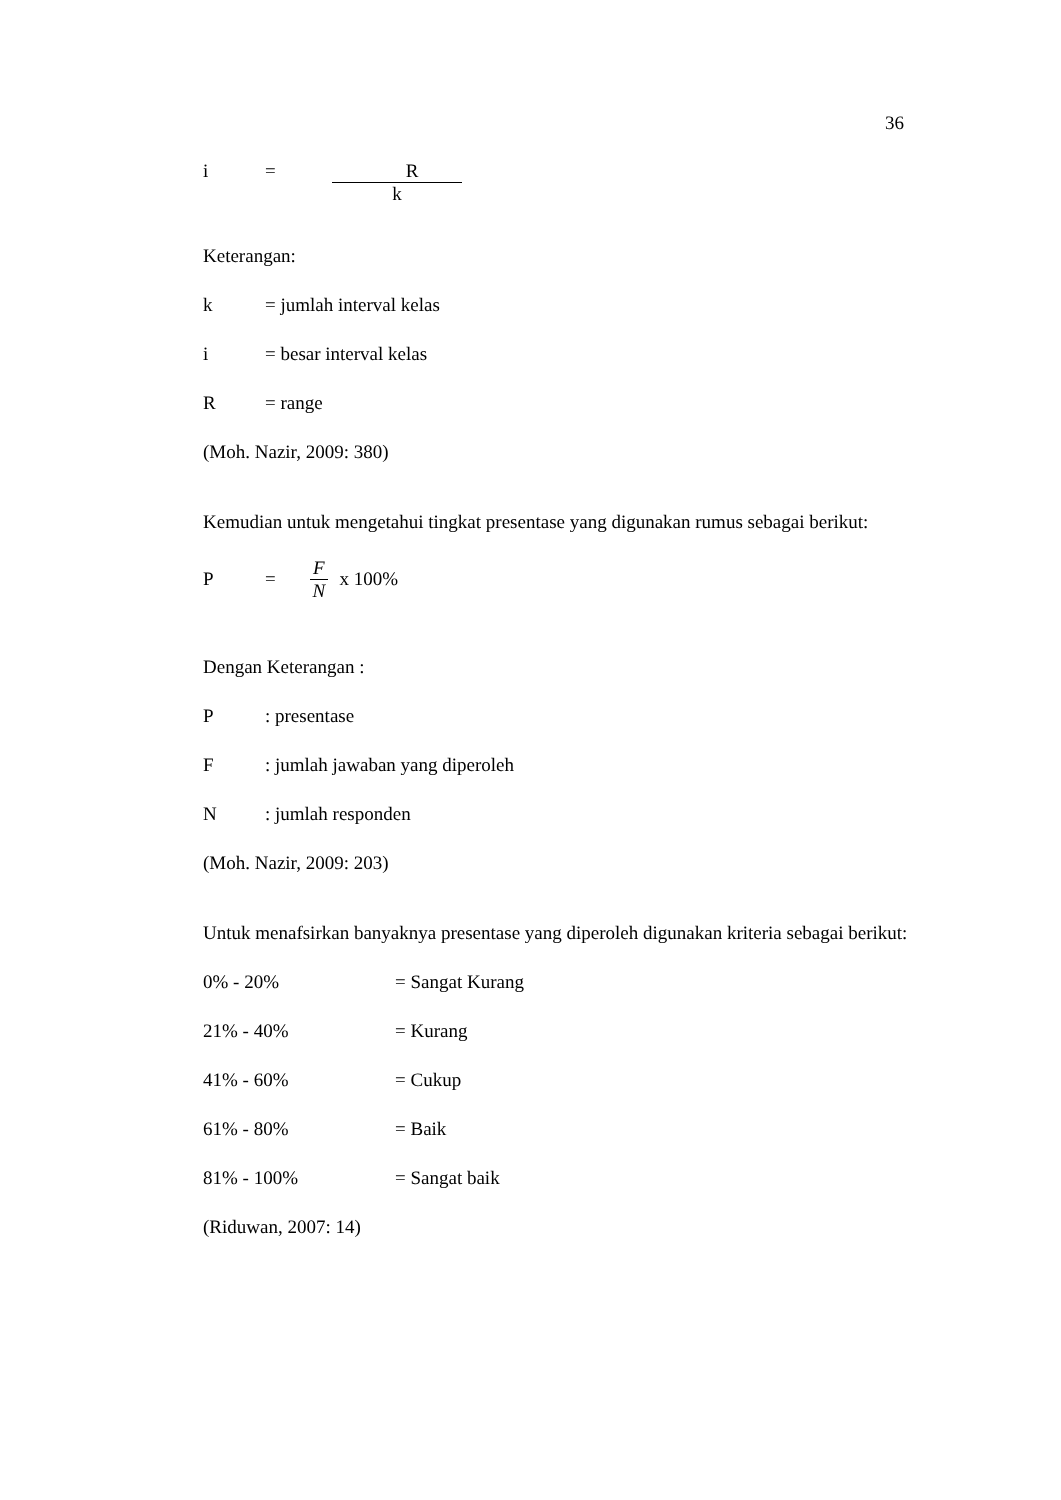36
i = R
k
Keterangan:
k = jumlah interval kelas
i = besar interval kelas
R = range
(Moh. Nazir, 2009: 380)
Kemudian untuk mengetahui tingkat presentase yang digunakan rumus sebagai berikut:
P = F N x 100%
Dengan Keterangan :
P: presentase
F: jumlah jawaban yang diperoleh
N: jumlah responden
(Moh. Nazir, 2009: 203)
Untuk menafsirkan banyaknya presentase yang diperoleh digunakan kriteria sebagai berikut:
0% - 20% = Sangat Kurang
21% - 40% = Kurang
41% - 60% = Cukup
61% - 80% = Baik
81% - 100% = Sangat baik
(Riduwan, 2007: 14)